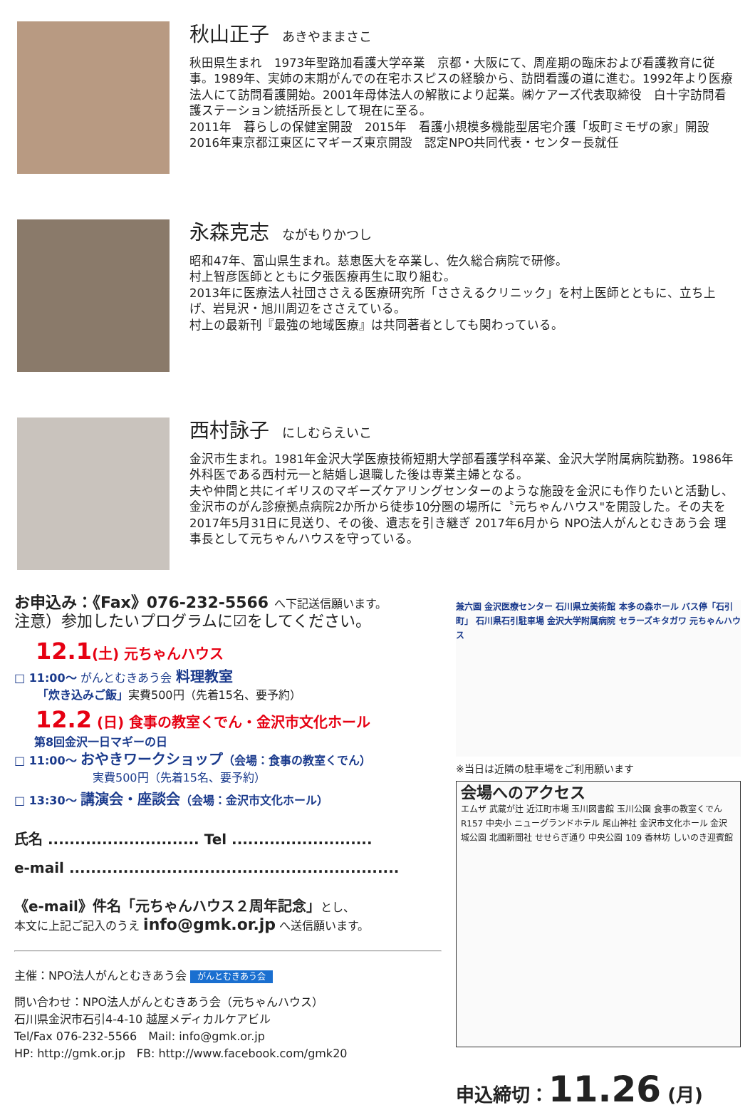秋山正子 あきやままさこ
秋田県生まれ　1973年聖路加看護大学卒業　京都・大阪にて、周産期の臨床および看護教育に従事。1989年、実姉の末期がんでの在宅ホスピスの経験から、訪問看護の道に進む。1992年より医療法人にて訪問看護開始。2001年母体法人の解散により起業。㈱ケアーズ代表取締役　白十字訪問看護ステーション統括所長として現在に至る。
2011年　暮らしの保健室開設　2015年　看護小規模多機能型居宅介護「坂町ミモザの家」開設　2016年東京都江東区にマギーズ東京開設　認定NPO共同代表・センター長就任
永森克志 ながもりかつし
昭和47年、富山県生まれ。慈恵医大を卒業し、佐久総合病院で研修。
村上智彦医師とともに夕張医療再生に取り組む。
2013年に医療法人社団ささえる医療研究所「ささえるクリニック」を村上医師とともに、立ち上げ、岩見沢・旭川周辺をささえている。
村上の最新刊『最強の地域医療』は共同著者としても関わっている。
西村詠子 にしむらえいこ
金沢市生まれ。1981年金沢大学医療技術短期大学部看護学科卒業、金沢大学附属病院勤務。1986年外科医である西村元一と結婚し退職した後は専業主婦となる。
夫や仲間と共にイギリスのマギーズケアリングセンターのような施設を金沢にも作りたいと活動し、金沢市のがん診療拠点病院2か所から徒歩10分圏の場所に〝元ちゃんハウス"を開設した。その夫を2017年5月31日に見送り、その後、遺志を引き継ぎ 2017年6月から NPO法人がんとむきあう会 理事長として元ちゃんハウスを守っている。
お申込み：《Fax》076-232-5566 へ下記送信願います。
注意）参加したいプログラムに☑をしてください。
12.1(土) 元ちゃんハウス
□ 11:00～ がんとむきあう会 料理教室
「炊き込みご飯」実費500円（先着15名、要予約）
12.2 (日) 食事の教室くでん・金沢市文化ホール
第8回金沢一日マギーの日
□ 11:00～ おやきワークショップ（会場：食事の教室くでん）
実費500円（先着15名、要予約）
□ 13:30～ 講演会・座談会（会場：金沢市文化ホール）
氏名 ............................ Tel ..........................
e-mail .............................................................
《e-mail》件名「元ちゃんハウス２周年記念」とし、
本文に上記ご記入のうえ info@gmk.or.jp へ送信願います。
主催：NPO法人がんとむきあう会 がんとむきあう会
問い合わせ：NPO法人がんとむきあう会（元ちゃんハウス）
石川県金沢市石引4-4-10 越屋メディカルケアビル
Tel/Fax 076-232-5566　Mail: info@gmk.or.jp
HP: http://gmk.or.jp　FB: http://www.facebook.com/gmk20
兼六園 金沢医療センター 石川県立美術館 本多の森ホール バス停「石引町」 石川県石引駐車場 金沢大学附属病院 セラーズキタガワ 元ちゃんハウス
※当日は近隣の駐車場をご利用願います
会場へのアクセス
エムザ 武蔵が辻 近江町市場 玉川図書館 玉川公園 食事の教室くでん R157 中央小 ニューグランドホテル 尾山神社 金沢市文化ホール 金沢城公園 北國新聞社 せせらぎ通り 中央公園 109 香林坊 しいのき迎賓館
申込締切：11.26 (月)